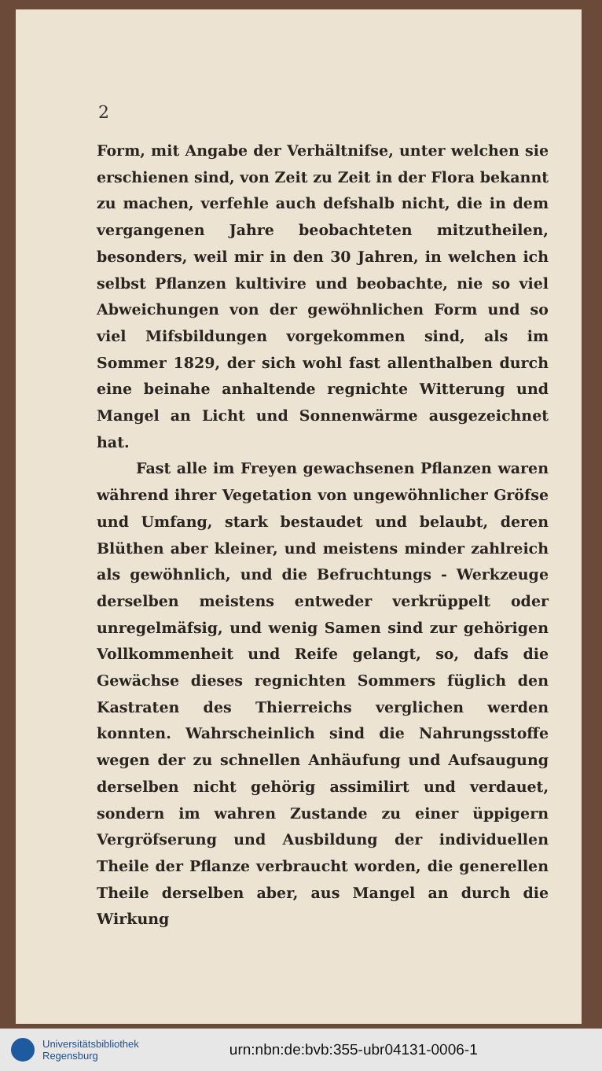2
Form, mit Angabe der Verhältnifse, unter welchen sie erschienen sind, von Zeit zu Zeit in der Flora bekannt zu machen, verfehle auch defshalb nicht, die in dem vergangenen Jahre beobachteten mitzutheilen, besonders, weil mir in den 30 Jahren, in welchen ich selbst Pflanzen kultivire und beobachte, nie so viel Abweichungen von der gewöhnlichen Form und so viel Mifsbildungen vorgekommen sind, als im Sommer 1829, der sich wohl fast allenthalben durch eine beinahe anhaltende regnichte Witterung und Mangel an Licht und Sonnenwärme ausgezeichnet hat.
Fast alle im Freyen gewachsenen Pflanzen waren während ihrer Vegetation von ungewöhnlicher Gröfse und Umfang, stark bestaudet und belaubt, deren Blüthen aber kleiner, und meistens minder zahlreich als gewöhnlich, und die Befruchtungs - Werkzeuge derselben meistens entweder verkrüppelt oder unregelmäfsig, und wenig Samen sind zur gehörigen Vollkommenheit und Reife gelangt, so, dafs die Gewächse dieses regnichten Sommers füglich den Kastraten des Thierreichs verglichen werden konnten. Wahrscheinlich sind die Nahrungsstoffe wegen der zu schnellen Anhäufung und Aufsaugung derselben nicht gehörig assimilirt und verdauet, sondern im wahren Zustande zu einer üppigern Vergröfserung und Ausbildung der individuellen Theile der Pflanze verbraucht worden, die generellen Theile derselben aber, aus Mangel an durch die Wirkung
Universitätsbibliothek
Regensburg
urn:nbn:de:bvb:355-ubr04131-0006-1